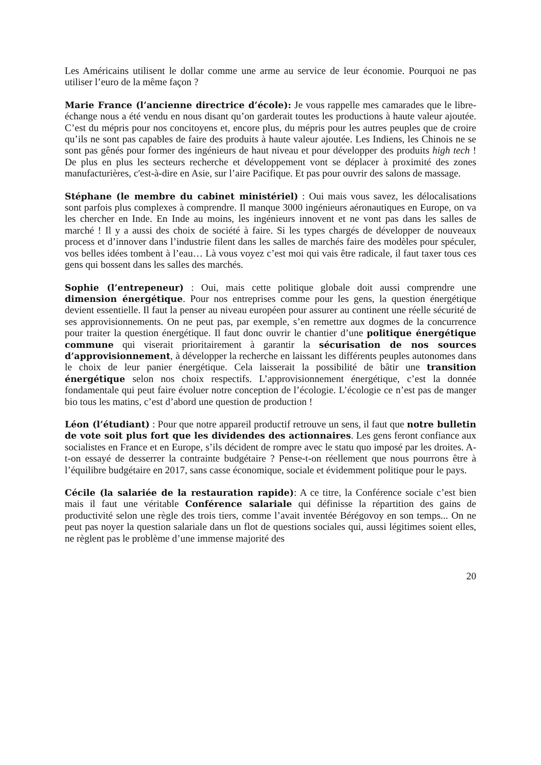Les Américains utilisent le dollar comme une arme au service de leur économie. Pourquoi ne pas utiliser l’euro de la même façon ?
Marie France (l’ancienne directrice d’école): Je vous rappelle mes camarades que le libre-échange nous a été vendu en nous disant qu’on garderait toutes les productions à haute valeur ajoutée. C’est du mépris pour nos concitoyens et, encore plus, du mépris pour les autres peuples que de croire qu’ils ne sont pas capables de faire des produits à haute valeur ajoutée. Les Indiens, les Chinois ne se sont pas gênés pour former des ingénieurs de haut niveau et pour développer des produits high tech ! De plus en plus les secteurs recherche et développement vont se déplacer à proximité des zones manufacturières, c'est-à-dire en Asie, sur l’aire Pacifique. Et pas pour ouvrir des salons de massage.
Stéphane (le membre du cabinet ministériel) : Oui mais vous savez, les délocalisations sont parfois plus complexes à comprendre. Il manque 3000 ingénieurs aéronautiques en Europe, on va les chercher en Inde. En Inde au moins, les ingénieurs innovent et ne vont pas dans les salles de marché ! Il y a aussi des choix de société à faire. Si les types chargés de développer de nouveaux process et d’innover dans l’industrie filent dans les salles de marchés faire des modèles pour spéculer, vos belles idées tombent à l’eau… Là vous voyez c’est moi qui vais être radicale, il faut taxer tous ces gens qui bossent dans les salles des marchés.
Sophie (l’entrepeneur) : Oui, mais cette politique globale doit aussi comprendre une dimension énergétique. Pour nos entreprises comme pour les gens, la question énergétique devient essentielle. Il faut la penser au niveau européen pour assurer au continent une réelle sécurité de ses approvisionnements. On ne peut pas, par exemple, s’en remettre aux dogmes de la concurrence pour traiter la question énergétique. Il faut donc ouvrir le chantier d’une politique énergétique commune qui viserait prioritairement à garantir la sécurisation de nos sources d’approvisionnement, à développer la recherche en laissant les différents peuples autonomes dans le choix de leur panier énergétique. Cela laisserait la possibilité de bâtir une transition énergétique selon nos choix respectifs. L’approvisionnement énergétique, c’est la donnée fondamentale qui peut faire évoluer notre conception de l’écologie. L’écologie ce n’est pas de manger bio tous les matins, c’est d’abord une question de production !
Léon (l’étudiant) : Pour que notre appareil productif retrouve un sens, il faut que notre bulletin de vote soit plus fort que les dividendes des actionnaires. Les gens feront confiance aux socialistes en France et en Europe, s’ils décident de rompre avec le statu quo imposé par les droites. A-t-on essayé de desserrer la contrainte budgétaire ? Pense-t-on réellement que nous pourrons être à l’équilibre budgétaire en 2017, sans casse économique, sociale et évidemment politique pour le pays.
Cécile (la salariée de la restauration rapide): A ce titre, la Conférence sociale c’est bien mais il faut une véritable Conférence salariale qui définisse la répartition des gains de productivité selon une règle des trois tiers, comme l’avait inventée Bérégovoy en son temps... On ne peut pas noyer la question salariale dans un flot de questions sociales qui, aussi légitimes soient elles, ne règlent pas le problème d’une immense majorité des
20